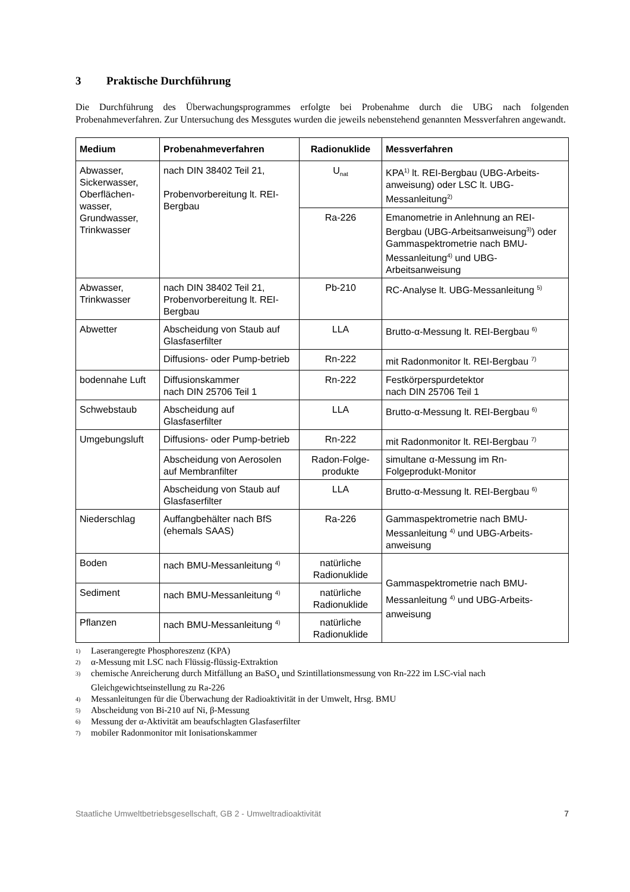3 Praktische Durchführung
Die Durchführung des Überwachungsprogrammes erfolgte bei Probenahme durch die UBG nach folgenden Probenahmeverfahren. Zur Untersuchung des Messgutes wurden die jeweils nebenstehend genannten Messverfahren angewandt.
| Medium | Probenahmeverfahren | Radionuklide | Messverfahren |
| --- | --- | --- | --- |
| Abwasser, Sickerwasser, Oberflächen-wasser, Grundwasser, Trinkwasser | nach DIN 38402 Teil 21, Probenvorbereitung lt. REI-Bergbau | U<sub>nat</sub> | KPA<sup>1)</sup> lt. REI-Bergbau (UBG-Arbeits-anweisung) oder LSC lt. UBG-Messanleitung<sup>2)</sup> |
| | | Ra-226 | Emanometrie in Anlehnung an REI-Bergbau (UBG-Arbeitsanweisung<sup>3)</sup>) oder Gammaspektrometrie nach BMU-Messanleitung<sup>4)</sup> und UBG-Arbeitsanweisung |
| Abwasser, Trinkwasser | nach DIN 38402 Teil 21, Probenvorbereitung lt. REI-Bergbau | Pb-210 | RC-Analyse lt. UBG-Messanleitung <sup>5)</sup> |
| Abwetter | Abscheidung von Staub auf Glasfaserfilter | LLA | Brutto-α-Messung lt. REI-Bergbau <sup>6)</sup> |
| | Diffusions- oder Pump-betrieb | Rn-222 | mit Radonmonitor lt. REI-Bergbau <sup>7)</sup> |
| bodennahe Luft | Diffusionskammer nach DIN 25706 Teil 1 | Rn-222 | Festkörperspurdetektor nach DIN 25706 Teil 1 |
| Schwebstaub | Abscheidung auf Glasfaserfilter | LLA | Brutto-α-Messung lt. REI-Bergbau <sup>6)</sup> |
| Umgebungsluft | Diffusions- oder Pump-betrieb | Rn-222 | mit Radonmonitor lt. REI-Bergbau <sup>7)</sup> |
| | Abscheidung von Aerosolen auf Membranfilter | Radon-Folge-produkte | simultane α-Messung im Rn-Folgeprodukt-Monitor |
| | Abscheidung von Staub auf Glasfaserfilter | LLA | Brutto-α-Messung lt. REI-Bergbau <sup>6)</sup> |
| Niederschlag | Auffangbehälter nach BfS (ehemals SAAS) | Ra-226 | Gammaspektrometrie nach BMU-Messanleitung <sup>4)</sup> und UBG-Arbeits-anweisung |
| Boden | nach BMU-Messanleitung <sup>4)</sup> | natürliche Radionuklide | Gammaspektrometrie nach BMU-Messanleitung <sup>4)</sup> und UBG-Arbeits-anweisung |
| Sediment | nach BMU-Messanleitung <sup>4)</sup> | natürliche Radionuklide | |
| Pflanzen | nach BMU-Messanleitung <sup>4)</sup> | natürliche Radionuklide | |
1) Laserangeregte Phosphoreszenz (KPA)
2) α-Messung mit LSC nach Flüssig-flüssig-Extraktion
3) chemische Anreicherung durch Mitfällung an BaSO<sub>4</sub> und Szintillationsmessung von Rn-222 im LSC-vial nach Gleichgewichtseinstellung zu Ra-226
4) Messanleitungen für die Überwachung der Radioaktivität in der Umwelt, Hrsg. BMU
5) Abscheidung von Bi-210 auf Ni, β-Messung
6) Messung der α-Aktivität am beaufschlagten Glasfaserfilter
7) mobiler Radonmonitor mit Ionisationskammer
Staatliche Umweltbetriebsgesellschaft, GB 2 - Umweltradioaktivität 7